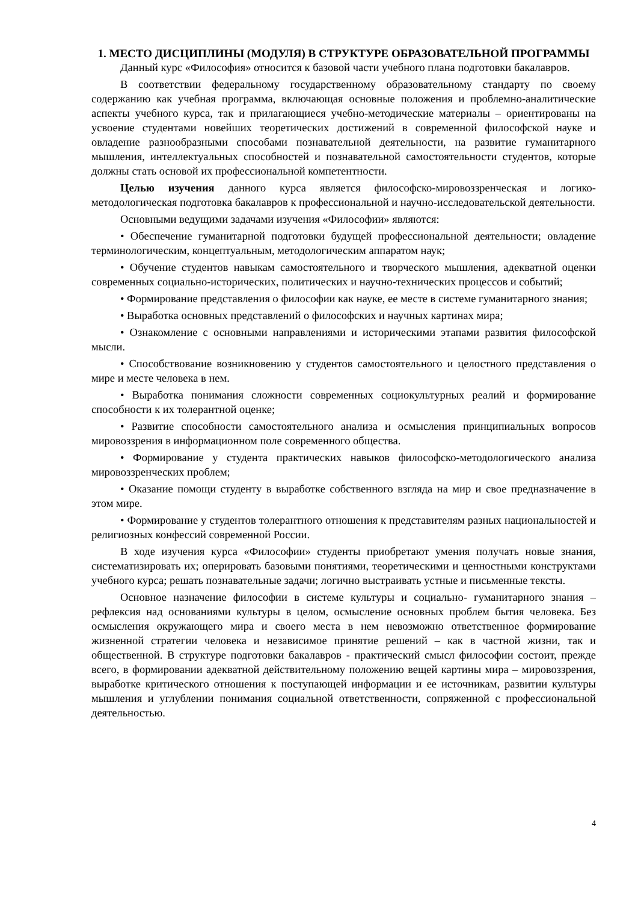1. МЕСТО ДИСЦИПЛИНЫ (МОДУЛЯ) В СТРУКТУРЕ ОБРАЗОВАТЕЛЬНОЙ ПРОГРАММЫ
Данный курс «Философия» относится к базовой части учебного плана подготовки бакалавров.
В соответствии федеральному государственному образовательному стандарту по своему содержанию как учебная программа, включающая основные положения и проблемно-аналитические аспекты учебного курса, так и прилагающиеся учебно-методические материалы – ориентированы на усвоение студентами новейших теоретических достижений в современной философской науке и овладение разнообразными способами познавательной деятельности, на развитие гуманитарного мышления, интеллектуальных способностей и познавательной самостоятельности студентов, которые должны стать основой их профессиональной компетентности.
Целью изучения данного курса является философско-мировоззренческая и логико-методологическая подготовка бакалавров к профессиональной и научно-исследовательской деятельности.
Основными ведущими задачами изучения «Философии» являются:
• Обеспечение гуманитарной подготовки будущей профессиональной деятельности; овладение терминологическим, концептуальным, методологическим аппаратом наук;
• Обучение студентов навыкам самостоятельного и творческого мышления, адекватной оценки современных социально-исторических, политических и научно-технических процессов и событий;
• Формирование представления о философии как науке, ее месте в системе гуманитарного знания;
• Выработка основных представлений о философских и научных картинах мира;
• Ознакомление с основными направлениями и историческими этапами развития философской мысли.
• Способствование возникновению у студентов самостоятельного и целостного представления о мире и месте человека в нем.
• Выработка понимания сложности современных социокультурных реалий и формирование способности к их толерантной оценке;
• Развитие способности самостоятельного анализа и осмысления принципиальных вопросов мировоззрения в информационном поле современного общества.
• Формирование у студента практических навыков философско-методологического анализа мировоззренческих проблем;
• Оказание помощи студенту в выработке собственного взгляда на мир и свое предназначение в этом мире.
• Формирование у студентов толерантного отношения к представителям разных национальностей и религиозных конфессий современной России.
В ходе изучения курса «Философии» студенты приобретают умения получать новые знания, систематизировать их; оперировать базовыми понятиями, теоретическими и ценностными конструктами учебного курса; решать познавательные задачи; логично выстраивать устные и письменные тексты.
Основное назначение философии в системе культуры и социально- гуманитарного знания – рефлексия над основаниями культуры в целом, осмысление основных проблем бытия человека. Без осмысления окружающего мира и своего места в нем невозможно ответственное формирование жизненной стратегии человека и независимое принятие решений – как в частной жизни, так и общественной. В структуре подготовки бакалавров - практический смысл философии состоит, прежде всего, в формировании адекватной действительному положению вещей картины мира – мировоззрения, выработке критического отношения к поступающей информации и ее источникам, развитии культуры мышления и углублении понимания социальной ответственности, сопряженной с профессиональной деятельностью.
4